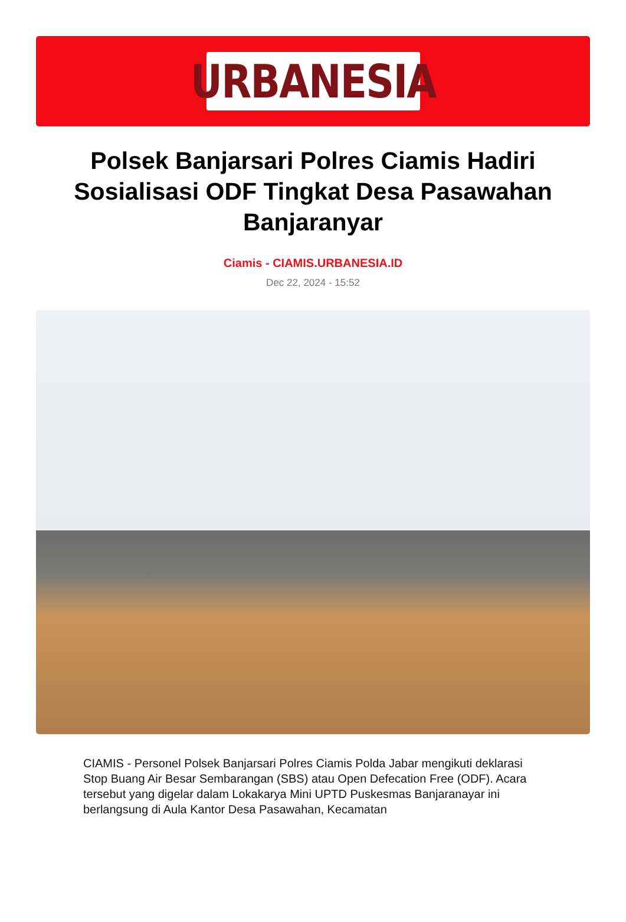URBANESIA
Polsek Banjarsari Polres Ciamis Hadiri Sosialisasi ODF Tingkat Desa Pasawahan Banjaranyar
Ciamis - CIAMIS.URBANESIA.ID
Dec 22, 2024 - 15:52
CIAMIS - Personel Polsek Banjarsari Polres Ciamis Polda Jabar mengikuti deklarasi Stop Buang Air Besar Sembarangan (SBS) atau Open Defecation Free (ODF). Acara tersebut yang digelar dalam Lokakarya Mini UPTD Puskesmas Banjaranayar ini berlangsung di Aula Kantor Desa Pasawahan, Kecamatan